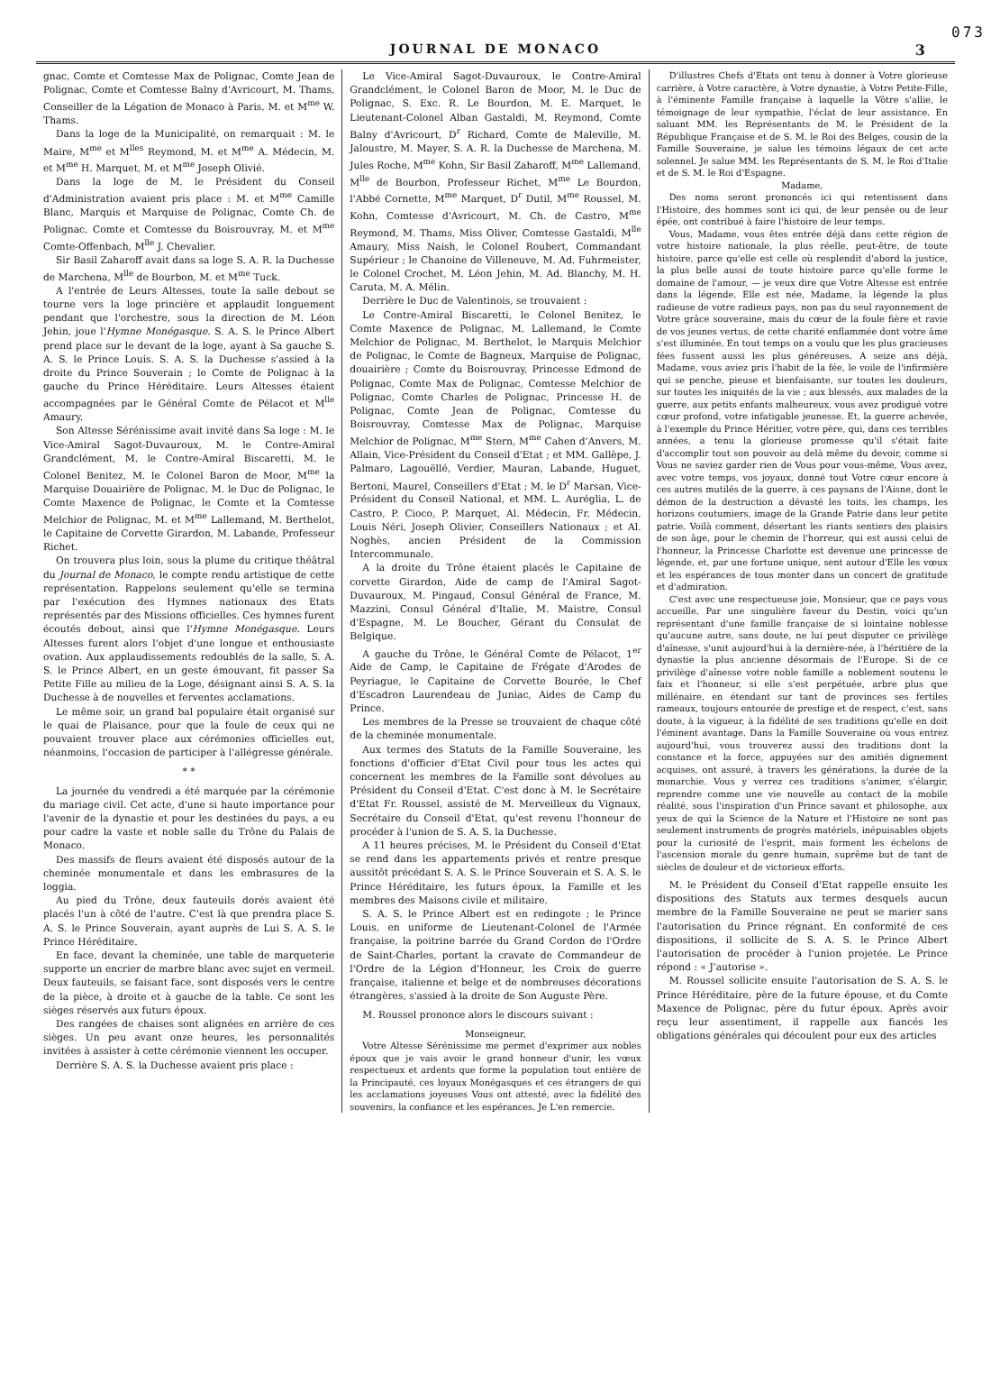JOURNAL DE MONACO 3
073
gnac, Comte et Comtesse Max de Polignac, Comte Jean de Polignac, Comte et Comtesse Balny d'Avricourt, M. Thams, Conseiller de la Légation de Monaco à Paris, M. et M<sup>me</sup> W. Thams.
Dans la loge de la Municipalité, on remarquait : M. le Maire, M<sup>me</sup> et M<sup>lles</sup> Reymond, M. et M<sup>me</sup> A. Médecin, M. et M<sup>me</sup> H. Marquet, M. et M<sup>me</sup> Joseph Olivié.
Dans la loge de M. le Président du Conseil d'Administration avaient pris place : M. et M<sup>me</sup> Camille Blanc, Marquis et Marquise de Polignac, Comte Ch. de Polignac, Comte et Comtesse du Boisrouvray, M. et M<sup>me</sup> Comte-Offenbach, M<sup>lle</sup> J. Chevalier.
Sir Basil Zaharoff avait dans sa loge S. A. R. la Duchesse de Marchena, M<sup>lle</sup> de Bourbon, M. et M<sup>me</sup> Tuck.
A l'entrée de Leurs Altesses, toute la salle debout se tourne vers la loge princière et applaudit longuement pendant que l'orchestre, sous la direction de M. Léon Jehin, joue l'Hymne Monégasque. S. A. S. le Prince Albert prend place sur le devant de la loge, ayant à Sa gauche S. A. S. le Prince Louis. S. A. S. la Duchesse s'assied à la droite du Prince Souverain ; le Comte de Polignac à la gauche du Prince Héréditaire. Leurs Altesses étaient accompagnées par le Général Comte de Pélacot et M<sup>lle</sup> Amaury.
Son Altesse Sérénissime avait invité dans Sa loge : M. le Vice-Amiral Sagot-Duvauroux, M. le Contre-Amiral Grandclément, M. le Contre-Amiral Biscaretti, M. le Colonel Benitez, M. le Colonel Baron de Moor, M<sup>me</sup> la Marquise Douairière de Polignac, M. le Duc de Polignac, le Comte Maxence de Polignac, le Comte et la Comtesse Melchior de Polignac, M. et M<sup>me</sup> Lallemand, M. Berthelot, le Capitaine de Corvette Girardon, M. Labande, Professeur Richet.
On trouvera plus loin, sous la plume du critique théâtral du Journal de Monaco, le compte rendu artistique de cette représentation. Rappelons seulement qu'elle se termina par l'exécution des Hymnes nationaux des Etats représentés par des Missions officielles. Ces hymnes furent écoutés debout, ainsi que l'Hymne Monégasque. Leurs Altesses furent alors l'objet d'une longue et enthousiaste ovation. Aux applaudissements redoublés de la salle, S. A. S. le Prince Albert, en un geste émouvant, fit passer Sa Petite Fille au milieu de la Loge, désignant ainsi S. A. S. la Duchesse à de nouvelles et ferventes acclamations.
Le même soir, un grand bal populaire était organisé sur le quai de Plaisance, pour que la foule de ceux qui ne pouvaient trouver place aux cérémonies officielles eut, néanmoins, l'occasion de participer à l'allégresse générale.
* *
La journée du vendredi a été marquée par la cérémonie du mariage civil. Cet acte, d'une si haute importance pour l'avenir de la dynastie et pour les destinées du pays, a eu pour cadre la vaste et noble salle du Trône du Palais de Monaco.
Des massifs de fleurs avaient été disposés autour de la cheminée monumentale et dans les embrasures de la loggia.
Au pied du Trône, deux fauteuils dorés avaient été placés l'un à côté de l'autre. C'est là que prendra place S. A. S. le Prince Souverain, ayant auprès de Lui S. A. S. le Prince Héréditaire.
En face, devant la cheminée, une table de marqueterie supporte un encrier de marbre blanc avec sujet en vermeil. Deux fauteuils, se faisant face, sont disposés vers le centre de la pièce, à droite et à gauche de la table. Ce sont les sièges réservés aux futurs époux.
Des rangées de chaises sont alignées en arrière de ces sièges. Un peu avant onze heures, les personnalités invitées à assister à cette cérémonie viennent les occuper.
Derrière S. A. S. la Duchesse avaient pris place :
Le Vice-Amiral Sagot-Duvauroux, le Contre-Amiral Grandclément, le Colonel Baron de Moor, M. le Duc de Polignac, S. Exc. R. Le Bourdon, M. E. Marquet, le Lieutenant-Colonel Alban Gastaldi, M. Reymond, Comte Balny d'Avricourt, D<sup>r</sup> Richard, Comte de Maleville, M. Jaloustre, M. Mayer, S. A. R. la Duchesse de Marchena, M. Jules Roche, M<sup>me</sup> Kohn, Sir Basil Zaharoff, M<sup>me</sup> Lallemand, M<sup>lle</sup> de Bourbon, Professeur Richet, M<sup>me</sup> Le Bourdon, l'Abbé Cornette, M<sup>me</sup> Marquet, D<sup>r</sup> Dutil, M<sup>me</sup> Roussel, M. Kohn, Comtesse d'Avricourt, M. Ch. de Castro, M<sup>me</sup> Reymond, M. Thams, Miss Oliver, Comtesse Gastaldi, M<sup>lle</sup> Amaury, Miss Naish, le Colonel Roubert, Commandant Supérieur ; le Chanoine de Villeneuve, M. Ad. Fuhrmeister, le Colonel Crochet, M. Léon Jehin, M. Ad. Blanchy, M. H. Caruta, M. A. Mélin.
Derrière le Duc de Valentinois, se trouvaient :
Le Contre-Amiral Biscaretti, le Colonel Benitez, le Comte Maxence de Polignac, M. Lallemand, le Comte Melchior de Polignac, M. Berthelot, le Marquis Melchior de Polignac, le Comte de Bagneux, Marquise de Polignac, douairière ; Comte du Boisrouvray, Princesse Edmond de Polignac, Comte Max de Polignac, Comtesse Melchior de Polignac, Comte Charles de Polignac, Princesse H. de Polignac, Comte Jean de Polignac, Comtesse du Boisrouvray, Comtesse Max de Polignac, Marquise Melchior de Polignac, M<sup>me</sup> Stern, M<sup>me</sup> Cahen d'Anvers, M. Allain, Vice-Président du Conseil d'Etat ; et MM. Gallèpe, J. Palmaro, Lagouëllé, Verdier, Mauran, Labande, Huguet, Bertoni, Maurel, Conseillers d'Etat ; M. le D<sup>r</sup> Marsan, Vice-Président du Conseil National, et MM. L. Auréglia, L. de Castro, P. Cioco, P. Marquet, Al. Médecin, Fr. Médecin, Louis Néri, Joseph Olivier, Conseillers Nationaux ; et Al. Noghès, ancien Président de la Commission Intercommunale.
A la droite du Trône étaient placés le Capitaine de corvette Girardon, Aide de camp de l'Amiral Sagot-Duvauroux, M. Pingaud, Consul Général de France, M. Mazzini, Consul Général d'Italie, M. Maistre, Consul d'Espagne, M. Le Boucher, Gérant du Consulat de Belgique.
A gauche du Trône, le Général Comte de Pélacot, 1<sup>er</sup> Aide de Camp, le Capitaine de Frégate d'Arodes de Peyriague, le Capitaine de Corvette Bourée, le Chef d'Escadron Laurendeau de Juniac, Aides de Camp du Prince.
Les membres de la Presse se trouvaient de chaque côté de la cheminée monumentale.
Aux termes des Statuts de la Famille Souveraine, les fonctions d'officier d'Etat Civil pour tous les actes qui concernent les membres de la Famille sont dévolues au Président du Conseil d'Etat. C'est donc à M. le Secrétaire d'Etat Fr. Roussel, assisté de M. Merveilleux du Vignaux, Secrétaire du Conseil d'Etat, qu'est revenu l'honneur de procéder à l'union de S. A. S. la Duchesse.
A 11 heures précises, M. le Président du Conseil d'Etat se rend dans les appartements privés et rentre presque aussitôt précédant S. A. S. le Prince Souverain et S. A. S. le Prince Héréditaire, les futurs époux, la Famille et les membres des Maisons civile et militaire.
S. A. S. le Prince Albert est en redingote ; le Prince Louis, en uniforme de Lieutenant-Colonel de l'Armée française, la poitrine barrée du Grand Cordon de l'Ordre de Saint-Charles, portant la cravate de Commandeur de l'Ordre de la Légion d'Honneur, les Croix de guerre française, italienne et belge et de nombreuses décorations étrangères, s'assied à la droite de Son Auguste Père.
M. Roussel prononce alors le discours suivant :
Monseigneur,
Votre Altesse Sérénissime me permet d'exprimer aux nobles époux que je vais avoir le grand honneur d'unir, les vœux respectueux et ardents que forme la population tout entière de la Principauté, ces loyaux Monégasques et ces étrangers de qui les acclamations joyeuses Vous ont attesté, avec la fidélité des souvenirs, la confiance et les espérances. Je L'en remercie.
D'illustres Chefs d'Etats ont tenu à donner à Votre glorieuse carrière, à Votre caractère, à Votre dynastie, à Votre Petite-Fille, à l'éminente Famille française à laquelle la Vôtre s'allie, le témoignage de leur sympathie, l'éclat de leur assistance. En saluant MM. les Représentants de M. le Président de la République Française et de S. M. le Roi des Belges, cousin de la Famille Souveraine, je salue les témoins légaux de cet acte solennel. Je salue MM. les Représentants de S. M. le Roi d'Italie et de S. M. le Roi d'Espagne.
Madame,
Des noms seront prononcés ici qui retentissent dans l'Histoire, des hommes sont ici qui, de leur pensée ou de leur épée, ont contribué à faire l'histoire de leur temps.
Vous, Madame, vous êtes entrée déjà dans cette région de votre histoire nationale, la plus réelle, peut-être, de toute histoire, parce qu'elle est celle où resplendit d'abord la justice, la plus belle aussi de toute histoire parce qu'elle forme le domaine de l'amour, — je veux dire que Votre Altesse est entrée dans la légende. Elle est née, Madame, la légende la plus radieuse de votre radieux pays, non pas du seul rayonnement de Votre grâce souveraine, mais du cœur de la foule fière et ravie de vos jeunes vertus, de cette charité enflammée dont votre âme s'est illuminée. En tout temps on a voulu que les plus gracieuses fées fussent aussi les plus généreuses. A seize ans déjà, Madame, vous aviez pris l'habit de la fée, le voile de l'infirmière qui se penche, pieuse et bienfaisante, sur toutes les douleurs, sur toutes les iniquités de la vie ; aux blessés, aux malades de la guerre, aux petits enfants malheureux, vous avez prodigué votre cœur profond, votre infatigable jeunesse. Et, la guerre achevée, à l'exemple du Prince Héritier, votre père, qui, dans ces terribles années, a tenu la glorieuse promesse qu'il s'était faite d'accomplir tout son pouvoir au delà même du devoir, comme si Vous ne saviez garder rien de Vous pour vous-même, Vous avez, avec votre temps, vos joyaux, donné tout Votre cœur encore à ces autres mutilés de la guerre, à ces paysans de l'Aisne, dont le démon de la destruction a dévasté les toits, les champs, les horizons coutumiers, image de la Grande Patrie dans leur petite patrie. Voilà comment, désertant les riants sentiers des plaisirs de son âge, pour le chemin de l'horreur, qui est aussi celui de l'honneur, la Princesse Charlotte est devenue une princesse de légende, et, par une fortune unique, sent autour d'Elle les vœux et les espérances de tous monter dans un concert de gratitude et d'admiration.
C'est avec une respectueuse joie, Monsieur, que ce pays vous accueille. Par une singulière faveur du Destin, voici qu'un représentant d'une famille française de si lointaine noblesse qu'aucune autre, sans doute, ne lui peut disputer ce privilège d'aînesse, s'unit aujourd'hui à la dernière-née, à l'héritière de la dynastie la plus ancienne désormais de l'Europe. Si de ce privilège d'aînesse votre noble famille a noblement soutenu le faix et l'honneur, si elle s'est perpétuée, arbre plus que millénaire, en étendant sur tant de provinces ses fertiles rameaux, toujours entourée de prestige et de respect, c'est, sans doute, à la vigueur, à la fidélité de ses traditions qu'elle en doit l'éminent avantage. Dans la Famille Souveraine où vous entrez aujourd'hui, vous trouverez aussi des traditions dont la constance et la force, appuyées sur des amitiés dignement acquises, ont assuré, à travers les générations, la durée de la monarchie. Vous y verrez ces traditions s'animer, s'élargir, reprendre comme une vie nouvelle au contact de la mobile réalité, sous l'inspiration d'un Prince savant et philosophe, aux yeux de qui la Science de la Nature et l'Histoire ne sont pas seulement instruments de progrès matériels, inépuisables objets pour la curiosité de l'esprit, mais forment les échelons de l'ascension morale du genre humain, suprême but de tant de siècles de douleur et de victorieux efforts.
M. le Président du Conseil d'Etat rappelle ensuite les dispositions des Statuts aux termes desquels aucun membre de la Famille Souveraine ne peut se marier sans l'autorisation du Prince régnant. En conformité de ces dispositions, il sollicite de S. A. S. le Prince Albert l'autorisation de procéder à l'union projetée. Le Prince répond : « J'autorise ».
M. Roussel sollicite ensuite l'autorisation de S. A. S. le Prince Héréditaire, père de la future épouse, et du Comte Maxence de Polignac, père du futur époux. Après avoir reçu leur assentiment, il rappelle aux fiancés les obligations générales qui découlent pour eux des articles